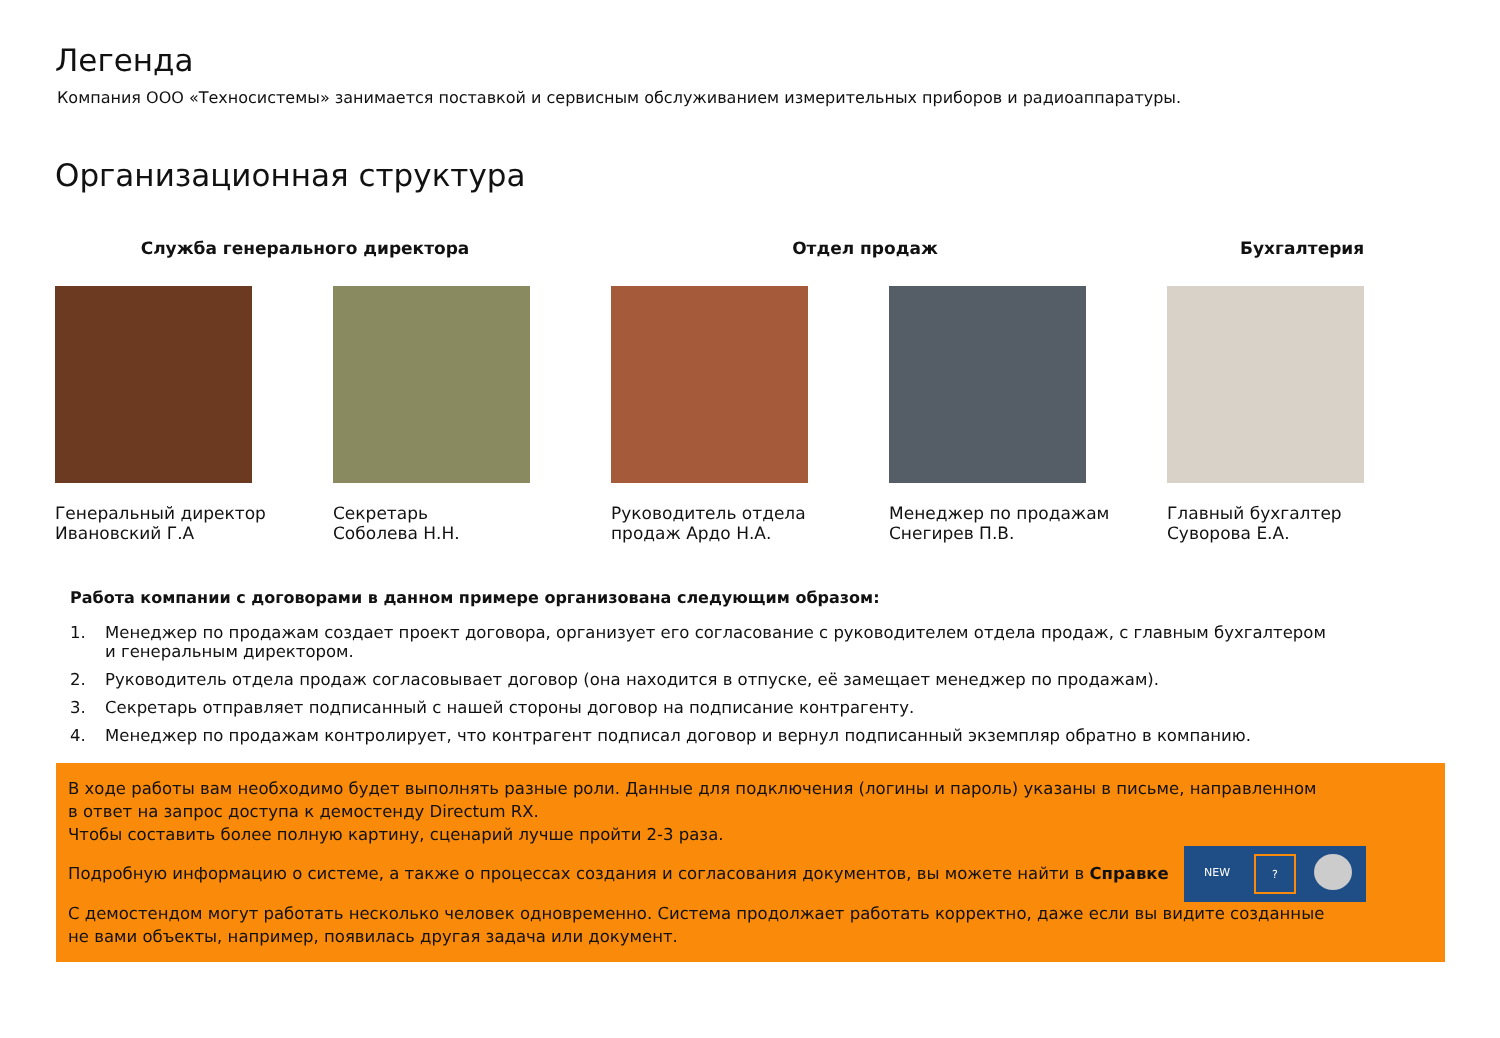Легенда
Компания ООО «Техносистемы» занимается поставкой и сервисным обслуживанием измерительных приборов и радиоаппаратуры.
Организационная структура
Служба генерального директора Отдел продаж Бухгалтерия
Генеральный директор
Ивановский Г.А
Секретарь
Соболева Н.Н.
Руководитель отдела
продаж Ардо Н.А.
Менеджер по продажам
Снегирев П.В.
Главный бухгалтер
Суворова Е.А.
Работа компании с договорами в данном примере организована следующим образом:
1. Менеджер по продажам создает проект договора, организует его согласование с руководителем отдела продаж, с главным бухгалтером
и генеральным директором.
2. Руководитель отдела продаж согласовывает договор (она находится в отпуске, её замещает менеджер по продажам).
3. Секретарь отправляет подписанный с нашей стороны договор на подписание контрагенту.
4. Менеджер по продажам контролирует, что контрагент подписал договор и вернул подписанный экземпляр обратно в компанию.
В ходе работы вам необходимо будет выполнять разные роли. Данные для подключения (логины и пароль) указаны в письме, направленном
в ответ на запрос доступа к демостенду Directum RX.
Чтобы составить более полную картину, сценарий лучше пройти 2-3 раза.
Подробную информацию о системе, а также о процессах создания и согласования документов, вы можете найти в Справке NEW?
С демостендом могут работать несколько человек одновременно. Система продолжает работать корректно, даже если вы видите созданные
не вами объекты, например, появилась другая задача или документ.